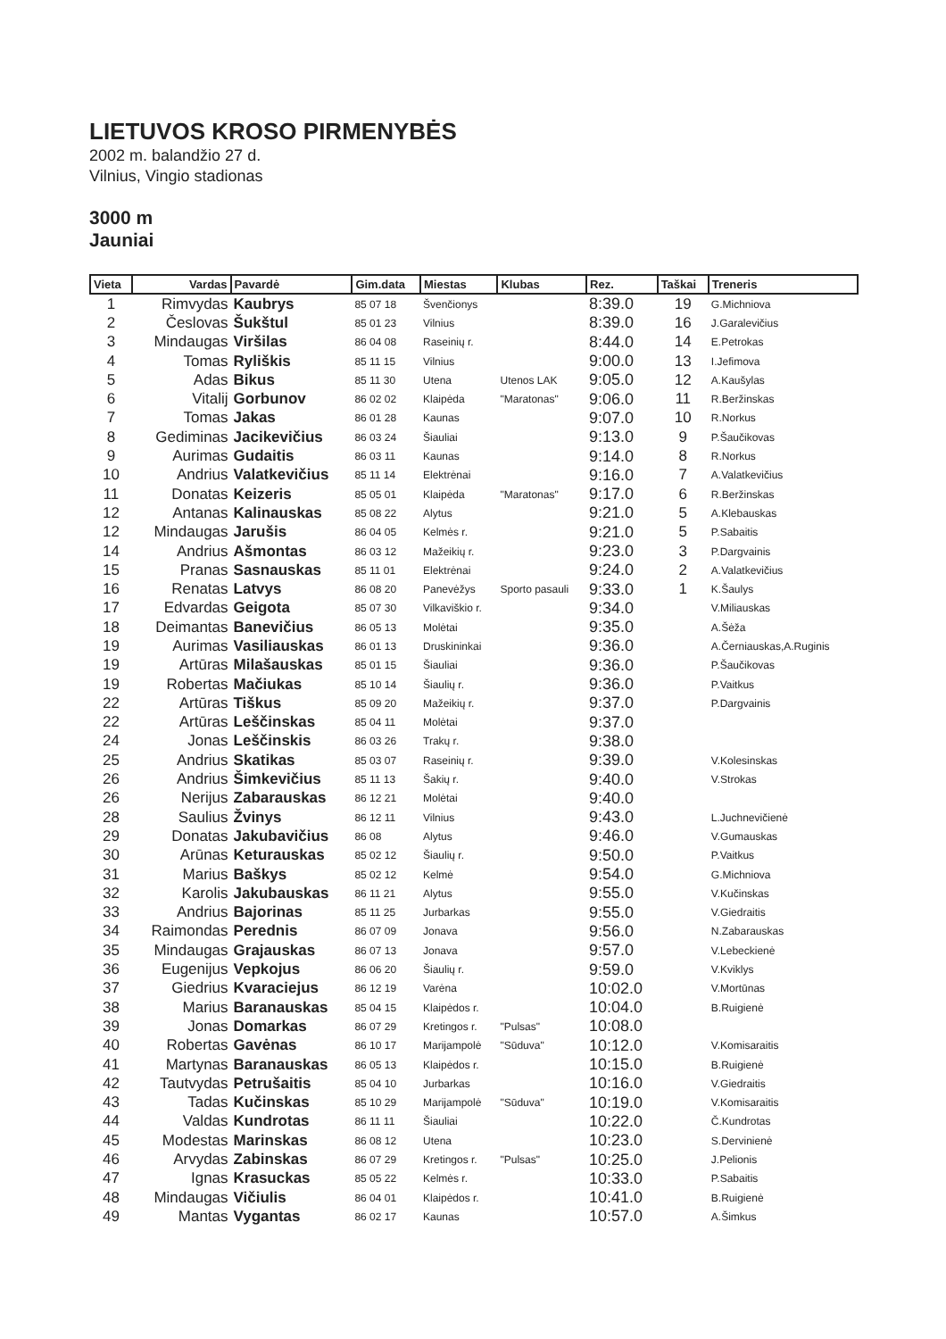LIETUVOS KROSO PIRMENYBĖS
2002 m. balandžio 27 d.
Vilnius, Vingio stadionas
3000 m
Jauniai
| Vieta | Vardas | Pavardė | Gim.data | Miestas | Klubas | Rez. | Taškai | Treneris |
| --- | --- | --- | --- | --- | --- | --- | --- | --- |
| 1 | Rimvydas | Kaubrys | 85 07 18 | Švenčionys | | 8:39.0 | 19 | G.Michniova |
| 2 | Česlovas | Šukštul | 85 01 23 | Vilnius | | 8:39.0 | 16 | J.Garalevičius |
| 3 | Mindaugas | Viršilas | 86 04 08 | Raseinių r. | | 8:44.0 | 14 | E.Petrokas |
| 4 | Tomas | Ryliškis | 85 11 15 | Vilnius | | 9:00.0 | 13 | I.Jefimova |
| 5 | Adas | Bikus | 85 11 30 | Utena | Utenos LAK | 9:05.0 | 12 | A.Kaušylas |
| 6 | Vitalij | Gorbunov | 86 02 02 | Klaipėda | "Maratonas" | 9:06.0 | 11 | R.Beržinskas |
| 7 | Tomas | Jakas | 86 01 28 | Kaunas | | 9:07.0 | 10 | R.Norkus |
| 8 | Gediminas | Jacikevičius | 86 03 24 | Šiauliai | | 9:13.0 | 9 | P.Šaučikovas |
| 9 | Aurimas | Gudaitis | 86 03 11 | Kaunas | | 9:14.0 | 8 | R.Norkus |
| 10 | Andrius | Valatkevičius | 85 11 14 | Elektrėnai | | 9:16.0 | 7 | A.Valatkevičius |
| 11 | Donatas | Keizeris | 85 05 01 | Klaipėda | "Maratonas" | 9:17.0 | 6 | R.Beržinskas |
| 12 | Antanas | Kalinauskas | 85 08 22 | Alytus | | 9:21.0 | 5 | A.Klebauskas |
| 12 | Mindaugas | Jarušis | 86 04 05 | Kelmės r. | | 9:21.0 | 5 | P.Sabaitis |
| 14 | Andrius | Ašmontas | 86 03 12 | Mažeikių r. | | 9:23.0 | 3 | P.Dargvainis |
| 15 | Pranas | Sasnauskas | 85 11 01 | Elektrėnai | | 9:24.0 | 2 | A.Valatkevičius |
| 16 | Renatas | Latvys | 86 08 20 | Panevėžys | Sporto pasauli | 9:33.0 | 1 | K.Šaulys |
| 17 | Edvardas | Geigota | 85 07 30 | Vilkaviškio r. | | 9:34.0 | | V.Miliauskas |
| 18 | Deimantas | Banevičius | 86 05 13 | Molėtai | | 9:35.0 | | A.Šėža |
| 19 | Aurimas | Vasiliauskas | 86 01 13 | Druskininkai | | 9:36.0 | | A.Černiauskas,A.Ruginis |
| 19 | Artūras | Milašauskas | 85 01 15 | Šiauliai | | 9:36.0 | | P.Šaučikovas |
| 19 | Robertas | Mačiukas | 85 10 14 | Šiaulių r. | | 9:36.0 | | P.Vaitkus |
| 22 | Artūras | Tiškus | 85 09 20 | Mažeikių r. | | 9:37.0 | | P.Dargvainis |
| 22 | Artūras | Leščinskas | 85 04 11 | Molėtai | | 9:37.0 | | |
| 24 | Jonas | Leščinskis | 86 03 26 | Trakų r. | | 9:38.0 | | |
| 25 | Andrius | Skatikas | 85 03 07 | Raseinių r. | | 9:39.0 | | V.Kolesinskas |
| 26 | Andrius | Šimkevičius | 85 11 13 | Šakių r. | | 9:40.0 | | V.Strokas |
| 26 | Nerijus | Zabarauskas | 86 12 21 | Molėtai | | 9:40.0 | | |
| 28 | Saulius | Žvinys | 86 12 11 | Vilnius | | 9:43.0 | | L.Juchnevičienė |
| 29 | Donatas | Jakubavičius | 86 08 | Alytus | | 9:46.0 | | V.Gumauskas |
| 30 | Arūnas | Keturauskas | 85 02 12 | Šiaulių r. | | 9:50.0 | | P.Vaitkus |
| 31 | Marius | Baškys | 85 02 12 | Kelmė | | 9:54.0 | | G.Michniova |
| 32 | Karolis | Jakubauskas | 86 11 21 | Alytus | | 9:55.0 | | V.Kučinskas |
| 33 | Andrius | Bajorinas | 85 11 25 | Jurbarkas | | 9:55.0 | | V.Giedraitis |
| 34 | Raimondas | Perednis | 86 07 09 | Jonava | | 9:56.0 | | N.Zabarauskas |
| 35 | Mindaugas | Grajauskas | 86 07 13 | Jonava | | 9:57.0 | | V.Lebeckienė |
| 36 | Eugenijus | Vepkojus | 86 06 20 | Šiaulių r. | | 9:59.0 | | V.Kviklys |
| 37 | Giedrius | Kvaraciejus | 86 12 19 | Varėna | | 10:02.0 | | V.Mortūnas |
| 38 | Marius | Baranauskas | 85 04 15 | Klaipėdos r. | | 10:04.0 | | B.Ruigienė |
| 39 | Jonas | Domarkas | 86 07 29 | Kretingos r. | "Pulsas" | 10:08.0 | | |
| 40 | Robertas | Gavėnas | 86 10 17 | Marijampolė | "Sūduva" | 10:12.0 | | V.Komisaraitis |
| 41 | Martynas | Baranauskas | 86 05 13 | Klaipėdos r. | | 10:15.0 | | B.Ruigienė |
| 42 | Tautvydas | Petrušaitis | 85 04 10 | Jurbarkas | | 10:16.0 | | V.Giedraitis |
| 43 | Tadas | Kučinskas | 85 10 29 | Marijampolė | "Sūduva" | 10:19.0 | | V.Komisaraitis |
| 44 | Valdas | Kundrotas | 86 11 11 | Šiauliai | | 10:22.0 | | Č.Kundrotas |
| 45 | Modestas | Marinskas | 86 08 12 | Utena | | 10:23.0 | | S.Dervinienė |
| 46 | Arvydas | Zabinskas | 86 07 29 | Kretingos r. | "Pulsas" | 10:25.0 | | J.Pelionis |
| 47 | Ignas | Krasuckas | 85 05 22 | Kelmės r. | | 10:33.0 | | P.Sabaitis |
| 48 | Mindaugas | Vičiulis | 86 04 01 | Klaipėdos r. | | 10:41.0 | | B.Ruigienė |
| 49 | Mantas | Vygantas | 86 02 17 | Kaunas | | 10:57.0 | | A.Šimkus |